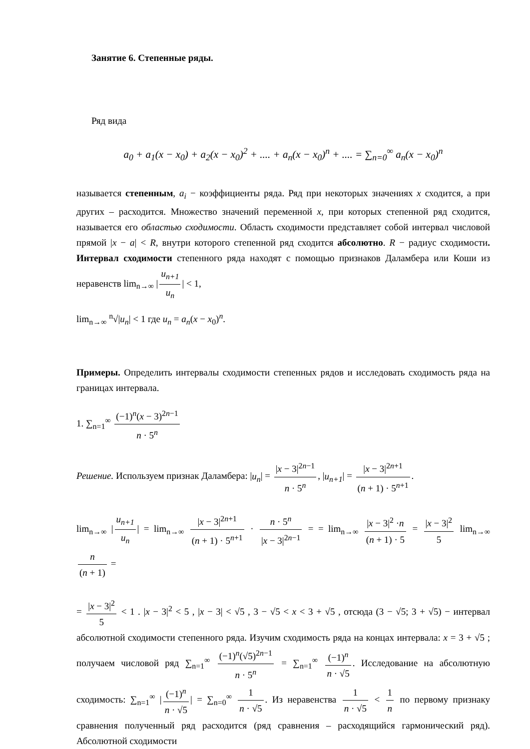Занятие 6. Степенные ряды.
Ряд вида
a<sub>0</sub> + a<sub>1</sub>(x − x<sub>0</sub>) + a<sub>2</sub>(x − x<sub>0</sub>)<sup>2</sup> + .... + a<sub>n</sub>(x − x<sub>0</sub>)<sup>n</sup> + .... = ∑<sub>n=0</sub><sup>∞</sup> a<sub>n</sub>(x − x<sub>0</sub>)<sup>n</sup>
называется степенным, a<sub>i</sub> − коэффициенты ряда. Ряд при некоторых значениях x сходится, а при других – расходится. Множество значений переменной x, при которых степенной ряд сходится, называется его областью сходимости. Область сходимости представляет собой интервал числовой прямой |x − a| < R, внутри которого степенной ряд сходится абсолютно. R − радиус сходимости. Интервал сходимости степенного ряда находят с помощью признаков Даламбера или Коши из неравенств lim<sub>n→∞</sub> | u<sub>n+1</sub> u<sub>n</sub> | < 1,
lim<sub>n→∞</sub> <sup>n</sup>√|u<sub>n</sub>| < 1 где u<sub>n</sub> = a<sub>n</sub>(x − x<sub>0</sub>)<sup>n</sup>.
Примеры. Определить интервалы сходимости степенных рядов и исследовать сходимость ряда на границах интервала.
1. ∑<sub>n=1</sub><sup>∞</sup> (−1)<sup>n</sup>(x − 3)<sup>2n−1</sup> n · 5<sup>n</sup>
Решение. Используем признак Даламбера: |u<sub>n</sub>| = |x − 3|<sup>2n−1</sup> n · 5<sup>n</sup>, |u<sub>n+1</sub>| = |x − 3|<sup>2n+1</sup> (n + 1) · 5<sup>n+1</sup>.
lim<sub>n→∞</sub> | u<sub>n+1</sub> u<sub>n</sub> | = lim<sub>n→∞</sub> |x − 3|<sup>2n+1</sup> (n + 1) · 5<sup>n+1</sup> · n · 5<sup>n</sup> |x − 3|<sup>2n−1</sup> = = lim<sub>n→∞</sub> |x − 3|<sup>2</sup> ·n (n + 1) · 5 = |x − 3|<sup>2</sup> 5 lim<sub>n→∞</sub> n (n + 1) =
= |x − 3|<sup>2</sup> 5 < 1 . |x − 3|<sup>2</sup> < 5 , |x − 3| < √5 , 3 − √5 < x < 3 + √5 , отсюда (3 − √5; 3 + √5) − интервал абсолютной сходимости степенного ряда. Изучим сходимость ряда на концах интервала: x = 3 + √5 ; получаем числовой ряд ∑<sub>n=1</sub><sup>∞</sup> (−1)<sup>n</sup>(√5)<sup>2n−1</sup> n · 5<sup>n</sup> = ∑<sub>n=1</sub><sup>∞</sup> (−1)<sup>n</sup> n · √5. Исследование на абсолютную сходимость: ∑<sub>n=1</sub><sup>∞</sup> | (−1)<sup>n</sup> n · √5 | = ∑<sub>n=0</sub><sup>∞</sup> 1 n · √5. Из неравенства 1 n · √5 < 1 n по первому признаку сравнения полученный ряд расходится (ряд сравнения – расходящийся гармонический ряд). Абсолютной сходимости